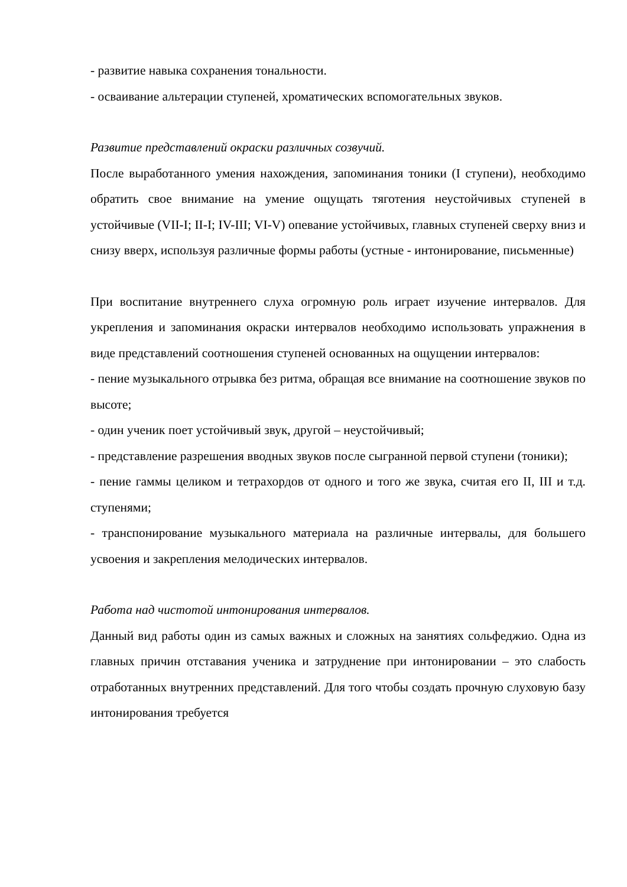- развитие навыка сохранения тональности.
- осваивание альтерации ступеней, хроматических вспомогательных звуков.
Развитие представлений окраски различных созвучий.
После выработанного умения нахождения, запоминания тоники (I ступени), необходимо обратить свое внимание на умение ощущать тяготения неустойчивых ступеней в устойчивые (VII-I; II-I; IV-III; VI-V) опевание устойчивых, главных ступеней сверху вниз и снизу вверх, используя различные формы работы (устные - интонирование, письменные)
При воспитание внутреннего слуха огромную роль играет изучение интервалов. Для укрепления и запоминания окраски интервалов необходимо использовать упражнения в виде представлений соотношения ступеней основанных на ощущении интервалов:
- пение музыкального отрывка без ритма, обращая все внимание на соотношение звуков по высоте;
- один ученик поет устойчивый звук, другой – неустойчивый;
- представление разрешения вводных звуков после сыгранной первой ступени (тоники);
- пение гаммы целиком и тетрахордов от одного и того же звука, считая его II, III и т.д. ступенями;
- транспонирование музыкального материала на различные интервалы, для большего усвоения и закрепления мелодических интервалов.
Работа над чистотой интонирования интервалов.
Данный вид работы один из самых важных и сложных на занятиях сольфеджио. Одна из главных причин отставания ученика и затруднение при интонировании – это слабость отработанных внутренних представлений. Для того чтобы создать прочную слуховую базу интонирования требуется